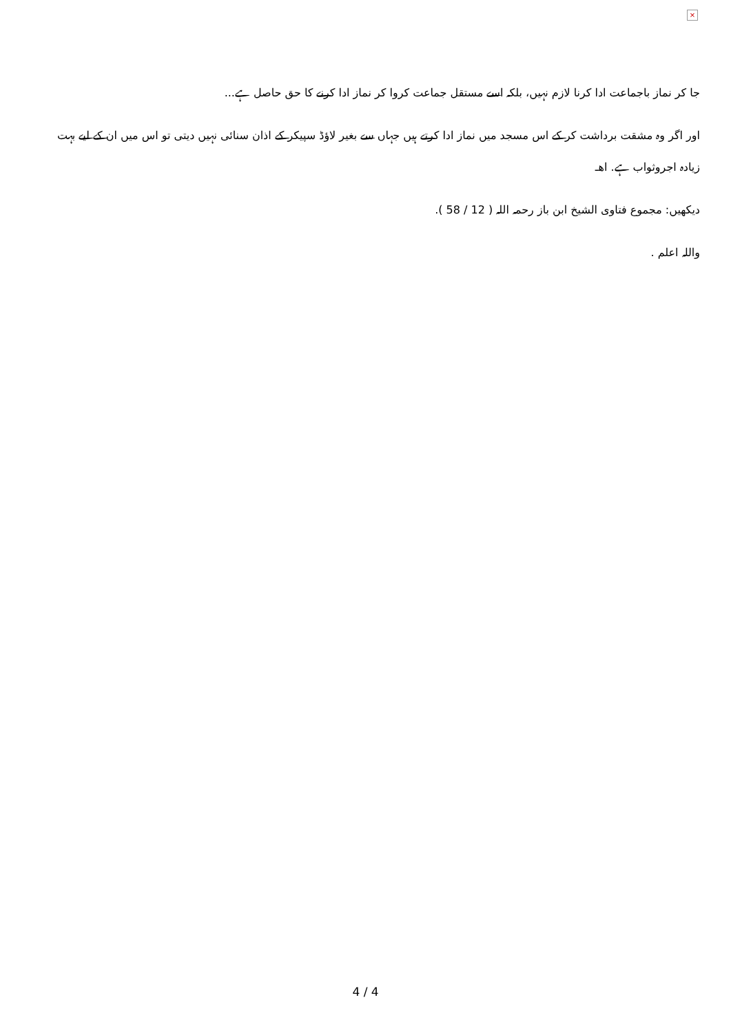×
جا کر نماز باجماعت ادا کرنا لازم نہیں، بلکہ اسے مستقل جماعت کروا کر نماز ادا کرنے کا حق حاصل ہے...
اور اگر وہ مشقت برداشت کر کے اس مسجد میں نماز ادا کرتے ہیں جہاں سے بغیر لاؤڈ سپیکر کے اذان سنائی نہیں دیتی تو اس میں ان کے لیے بہت زیادہ اجروثواب ہے. اھـ
دیکھیں: مجموع فتاوی الشیخ ابن باز رحمہ اللہ ( 12 / 58 ).
واللہ اعلم .
4 / 4